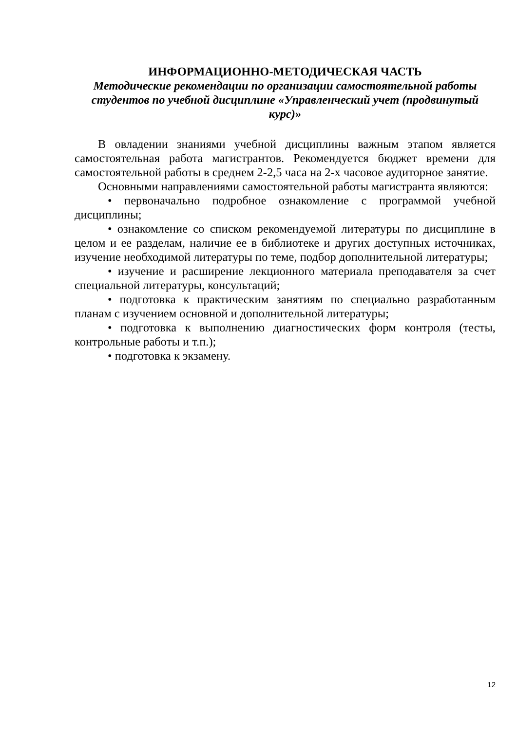ИНФОРМАЦИОННО-МЕТОДИЧЕСКАЯ ЧАСТЬ
Методические рекомендации по организации самостоятельной работы студентов по учебной дисциплине «Управленческий учет (продвинутый курс)»
В овладении знаниями учебной дисциплины важным этапом является самостоятельная работа магистрантов. Рекомендуется бюджет времени для самостоятельной работы в среднем 2-2,5 часа на 2-х часовое аудиторное занятие.
Основными направлениями самостоятельной работы магистранта являются:
• первоначально подробное ознакомление с программой учебной дисциплины;
• ознакомление со списком рекомендуемой литературы по дисциплине в целом и ее разделам, наличие ее в библиотеке и других доступных источниках, изучение необходимой литературы по теме, подбор дополнительной литературы;
• изучение и расширение лекционного материала преподавателя за счет специальной литературы, консультаций;
• подготовка к практическим занятиям по специально разработанным планам с изучением основной и дополнительной литературы;
• подготовка к выполнению диагностических форм контроля (тесты, контрольные работы и т.п.);
• подготовка к экзамену.
12